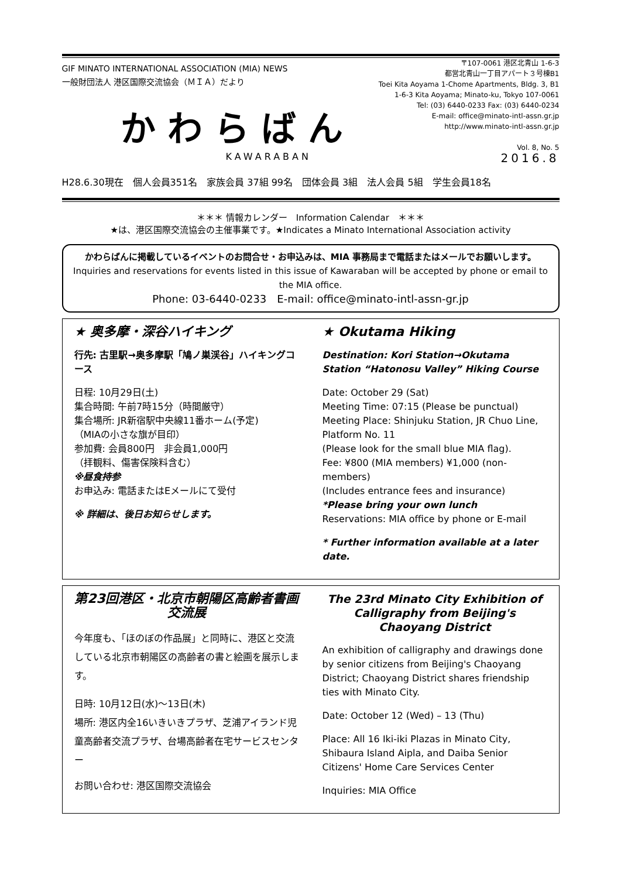GIF MINATO INTERNATIONAL ASSOCIATION (MIA) NEWS
一般財団法人 港区国際交流協会（ＭＩＡ）だより
〒107-0061 港区北青山 1-6-3
都営北青山一丁目アパート３号棟B1
Toei Kita Aoyama 1-Chome Apartments, Bldg. 3, B1
1-6-3 Kita Aoyama; Minato-ku, Tokyo 107-0061
Tel: (03) 6440-0233 Fax: (03) 6440-0234
E-mail: office@minato-intl-assn.gr.jp
http://www.minato-intl-assn.gr.jp
Vol. 8, No. 5
かわらばん
KAWARABAN 2016.8
H28.6.30現在　個人会員351名　家族会員 37組 99名　団体会員 3組　法人会員 5組　学生会員18名
＊＊＊ 情報カレンダー　Information Calendar　＊＊＊
★は、港区国際交流協会の主催事業です。★Indicates a Minato International Association activity
かわらばんに掲載しているイベントのお問合せ・お申込みは、MIA 事務局まで電話またはメールでお願いします。
Inquiries and reservations for events listed in this issue of Kawaraban will be accepted by phone or email to the MIA office.
Phone: 03-6440-0233　E-mail: office@minato-intl-assn-gr.jp
★ 奥多摩・深谷ハイキング
行先: 古里駅→奥多摩駅「鳩ノ巣渓谷」ハイキングコース
日程: 10月29日(土)
集合時間: 午前7時15分（時間厳守）
集合場所: JR新宿駅中央線11番ホーム(予定)
（MIAの小さな旗が目印）
参加費: 会員800円　非会員1,000円
（拝観料、傷害保険料含む）
※昼食持参
お申込み: 電話またはEメールにて受付
※ 詳細は、後日お知らせします。
★ Okutama Hiking
Destination: Kori Station→Okutama Station “Hatonosu Valley” Hiking Course
Date: October 29 (Sat)
Meeting Time: 07:15 (Please be punctual)
Meeting Place: Shinjuku Station, JR Chuo Line, Platform No. 11
(Please look for the small blue MIA flag).
Fee: ¥800 (MIA members) ¥1,000 (non-members)
(Includes entrance fees and insurance)
*Please bring your own lunch
Reservations: MIA office by phone or E-mail
* Further information available at a later date.
第23回港区・北京市朝陽区高齢者書画交流展
今年度も、「ほのぼの作品展」と同時に、港区と交流している北京市朝陽区の高齢者の書と絵画を展示します。
日時: 10月12日(水)～13日(木)
場所: 港区内全16いきいきプラザ、芝浦アイランド児童高齢者交流プラザ、台場高齢者在宅サービスセンター
お問い合わせ: 港区国際交流協会
The 23rd Minato City Exhibition of Calligraphy from Beijing's Chaoyang District
An exhibition of calligraphy and drawings done by senior citizens from Beijing's Chaoyang District; Chaoyang District shares friendship ties with Minato City.
Date: October 12 (Wed) – 13 (Thu)
Place: All 16 Iki-iki Plazas in Minato City, Shibaura Island Aipla, and Daiba Senior Citizens' Home Care Services Center
Inquiries: MIA Office